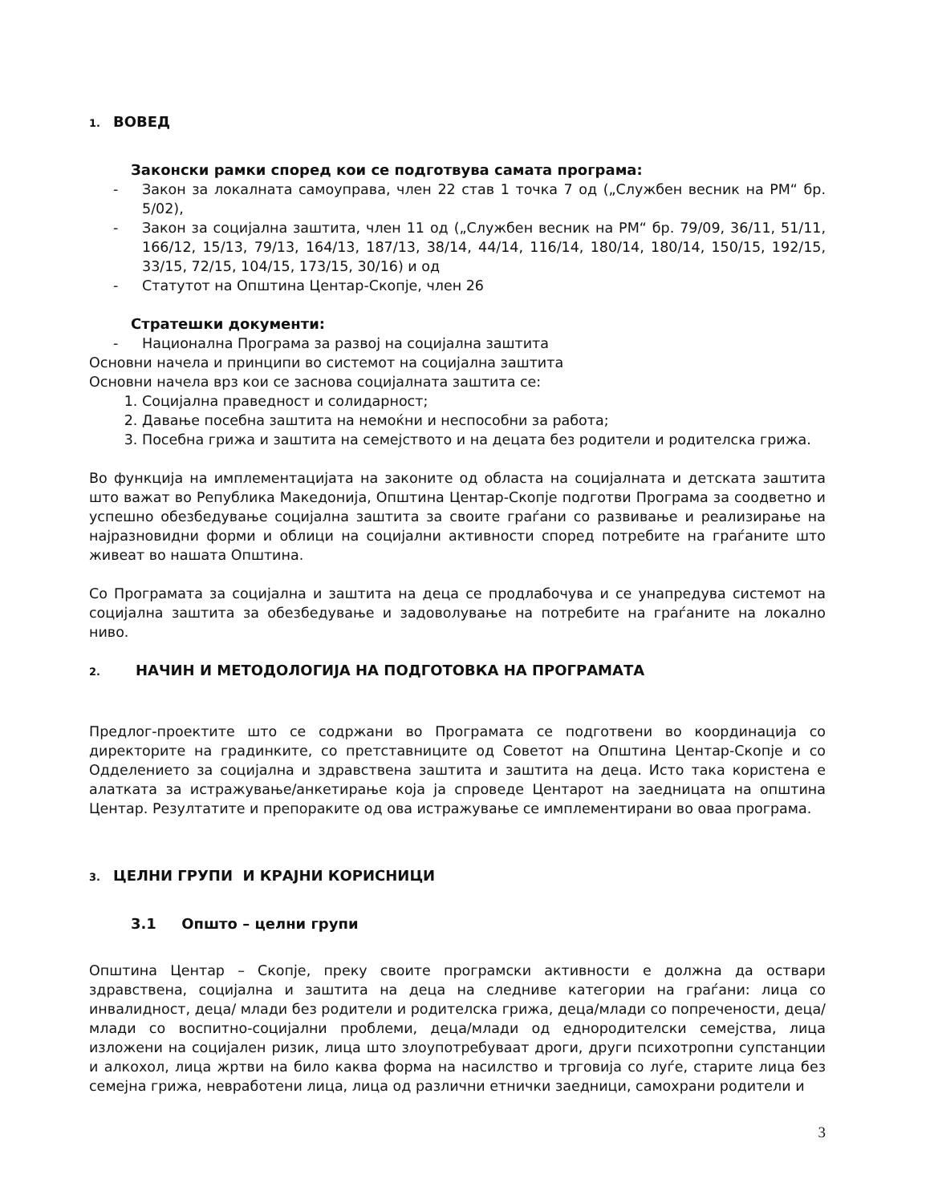1. ВОВЕД
Законски рамки според кои се подготвува самата програма:
- Закон за локалната самоуправа, член 22 став 1 точка 7 од („Службен весник на РМ“ бр. 5/02),
- Закон за социјална заштита, член 11 од („Службен весник на РМ“ бр. 79/09, 36/11, 51/11, 166/12, 15/13, 79/13, 164/13, 187/13, 38/14, 44/14, 116/14, 180/14, 180/14, 150/15, 192/15, 33/15, 72/15, 104/15, 173/15, 30/16) и од
- Статутот на Општина Центар-Скопје, член 26
Стратешки документи:
- Национална Програма за развој на социјална заштита
Основни начела и принципи во системот на социјална заштита
Основни начела врз кои се заснова социјалната заштита се:
1. Социјална праведност и солидарност;
2. Давање посебна заштита на немоќни и неспособни за работа;
3. Посебна грижа и заштита на семејството и на децата без родители и родителска грижа.
Во функција на имплементацијата на законите од областа на социјалната и детската заштита што важат во Република Македонија, Општина Центар-Скопје подготви Програма за соодветно и успешно обезбедување социјална заштита за своите граѓани со развивање и реализирање на најразновидни форми и облици на социјални активности според потребите на граѓаните што живеат во нашата Општина.
Со Програмата за социјална и заштита на деца се продлабочува и се унапредува системот на социјална заштита за обезбедување и задоволување на потребите на граѓаните на локално ниво.
2. НАЧИН И МЕТОДОЛОГИЈА НА ПОДГОТОВКА НА ПРОГРАМАТА
Предлог-проектите што се содржани во Програмата се подготвени во координација со директорите на градинките, со претставниците од Советот на Општина Центар-Скопје и со Одделението за социјална и здравствена заштита и заштита на деца. Исто така користена е алатката за истражување/анкетирање која ја спроведе Центарот на заедницата на општина Центар. Резултатите и препораките од ова истражување се имплементирани во оваа програма.
3. ЦЕЛНИ ГРУПИ И КРАЈНИ КОРИСНИЦИ
3.1 Општо – целни групи
Општина Центар – Скопје, преку своите програмски активности е должна да оствари здравствена, социјална и заштита на деца на следниве категории на граѓани: лица со инвалидност, деца/ млади без родители и родителска грижа, деца/млади со попречености, деца/млади со воспитно-социјални проблеми, деца/млади од еднородителски семејства, лица изложени на социјален ризик, лица што злоупотребуваат дроги, други психотропни супстанции и алкохол, лица жртви на било каква форма на насилство и трговија со луѓе, старите лица без семејна грижа, невработени лица, лица од различни етнички заедници, самохрани родители и
3